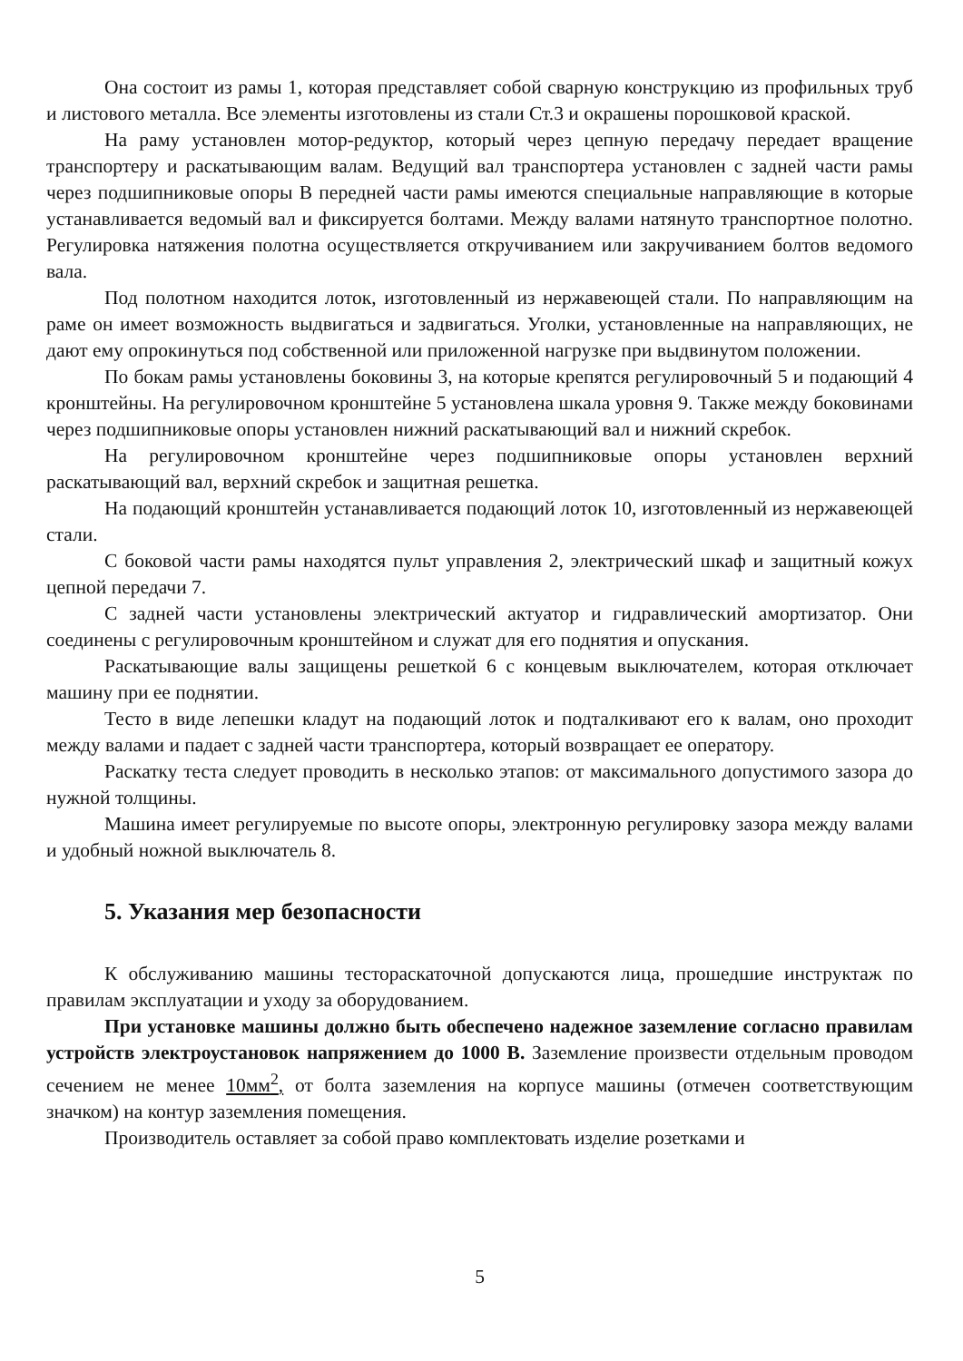Она состоит из рамы 1, которая представляет собой сварную конструкцию из профильных труб и листового металла. Все элементы изготовлены из стали Ст.3 и окрашены порошковой краской.
На раму установлен мотор-редуктор, который через цепную передачу передает вращение транспортеру и раскатывающим валам. Ведущий вал транспортера установлен с задней части рамы через подшипниковые опоры В передней части рамы имеются специальные направляющие в которые устанавливается ведомый вал и фиксируется болтами. Между валами натянуто транспортное полотно. Регулировка натяжения полотна осуществляется откручиванием или закручиванием болтов ведомого вала.
Под полотном находится лоток, изготовленный из нержавеющей стали. По направляющим на раме он имеет возможность выдвигаться и задвигаться. Уголки, установленные на направляющих, не дают ему опрокинуться под собственной или приложенной нагрузке при выдвинутом положении.
По бокам рамы установлены боковины 3, на которые крепятся регулировочный 5 и подающий 4 кронштейны. На регулировочном кронштейне 5 установлена шкала уровня 9. Также между боковинами через подшипниковые опоры установлен нижний раскатывающий вал и нижний скребок.
На регулировочном кронштейне через подшипниковые опоры установлен верхний раскатывающий вал, верхний скребок и защитная решетка.
На подающий кронштейн устанавливается подающий лоток 10, изготовленный из нержавеющей стали.
С боковой части рамы находятся пульт управления 2, электрический шкаф и защитный кожух цепной передачи 7.
С задней части установлены электрический актуатор и гидравлический амортизатор. Они соединены с регулировочным кронштейном и служат для его поднятия и опускания.
Раскатывающие валы защищены решеткой 6 с концевым выключателем, которая отключает машину при ее поднятии.
Тесто в виде лепешки кладут на подающий лоток и подталкивают его к валам, оно проходит между валами и падает с задней части транспортера, который возвращает ее оператору.
Раскатку теста следует проводить в несколько этапов: от максимального допустимого зазора до нужной толщины.
Машина имеет регулируемые по высоте опоры, электронную регулировку зазора между валами и удобный ножной выключатель 8.
5. Указания мер безопасности
К обслуживанию машины тестораскаточной допускаются лица, прошедшие инструктаж по правилам эксплуатации и уходу за оборудованием.
При установке машины должно быть обеспечено надежное заземление согласно правилам устройств электроустановок напряжением до 1000 В. Заземление произвести отдельным проводом сечением не менее 10мм<sup>2</sup>, от болта заземления на корпусе машины (отмечен соответствующим значком) на контур заземления помещения.
Производитель оставляет за собой право комплектовать изделие розетками и
5